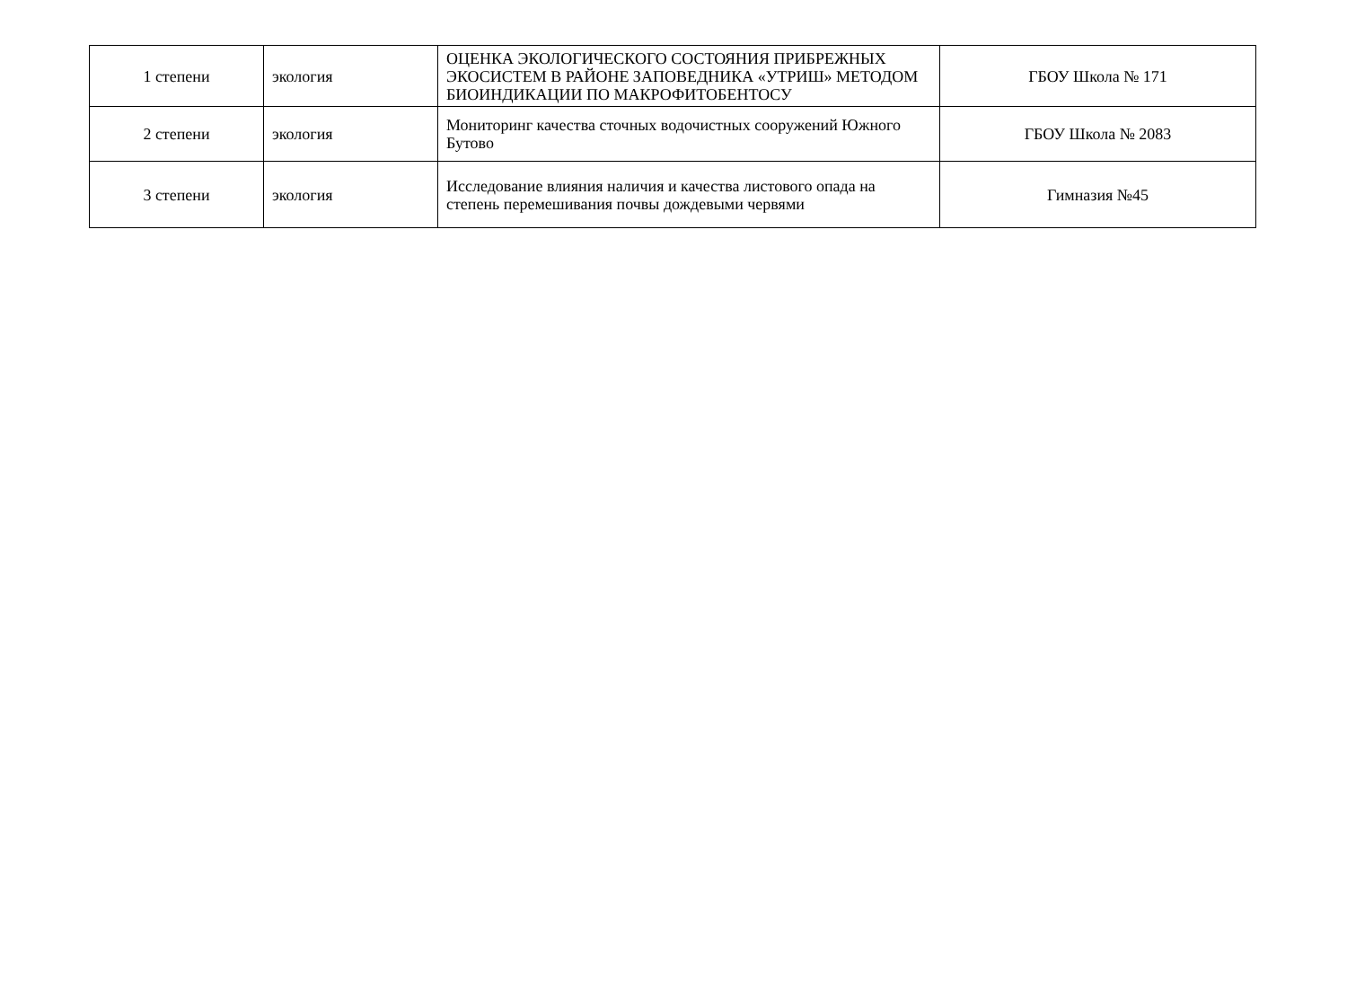| 1 степени | экология | ОЦЕНКА ЭКОЛОГИЧЕСКОГО СОСТОЯНИЯ ПРИБРЕЖНЫХ ЭКОСИСТЕМ В РАЙОНЕ ЗАПОВЕДНИКА «УТРИШ» МЕТОДОМ БИОИНДИКАЦИИ ПО МАКРОФИТОБЕНТОСУ | ГБОУ Школа № 171 |
| 2 степени | экология | Мониторинг качества сточных водочистных сооружений Южного Бутово | ГБОУ Школа № 2083 |
| 3 степени | экология | Исследование влияния наличия и качества листового опада на степень перемешивания почвы дождевыми червями | Гимназия №45 |